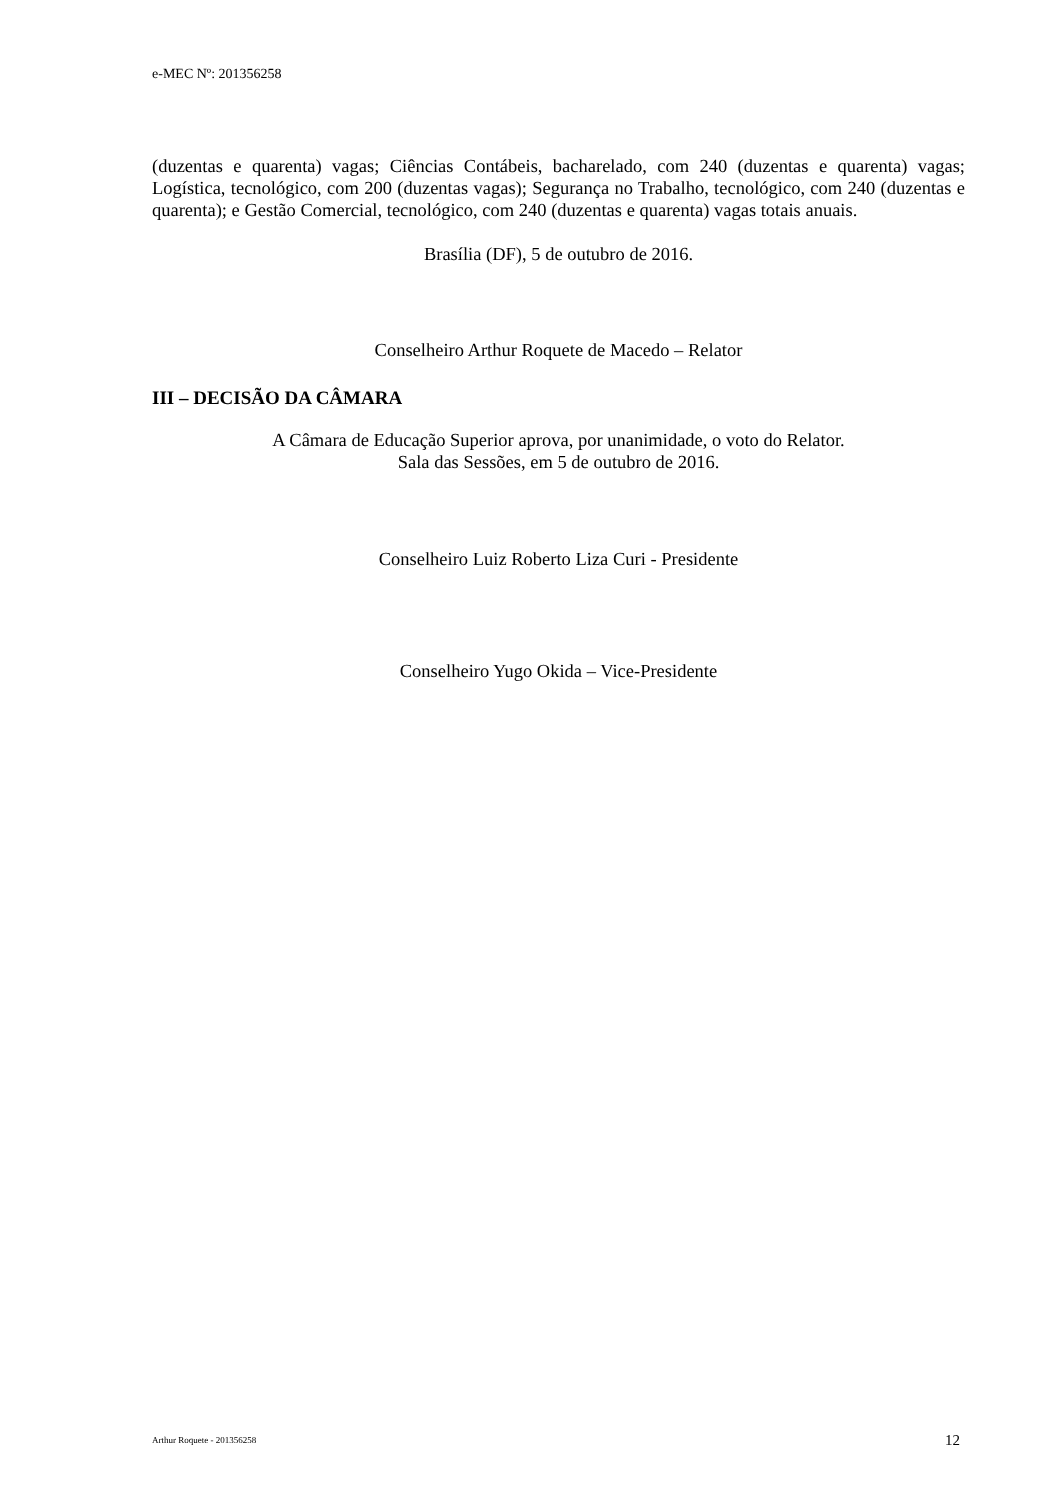e-MEC Nº: 201356258
(duzentas e quarenta) vagas; Ciências Contábeis, bacharelado, com 240 (duzentas e quarenta) vagas; Logística, tecnológico, com 200 (duzentas vagas); Segurança no Trabalho, tecnológico, com 240 (duzentas e quarenta); e Gestão Comercial, tecnológico, com 240 (duzentas e quarenta) vagas totais anuais.
Brasília (DF), 5 de outubro de 2016.
Conselheiro Arthur Roquete de Macedo – Relator
III – DECISÃO DA CÂMARA
A Câmara de Educação Superior aprova, por unanimidade, o voto do Relator.
Sala das Sessões, em 5 de outubro de 2016.
Conselheiro Luiz Roberto Liza Curi - Presidente
Conselheiro Yugo Okida – Vice-Presidente
Arthur Roquete - 201356258 12